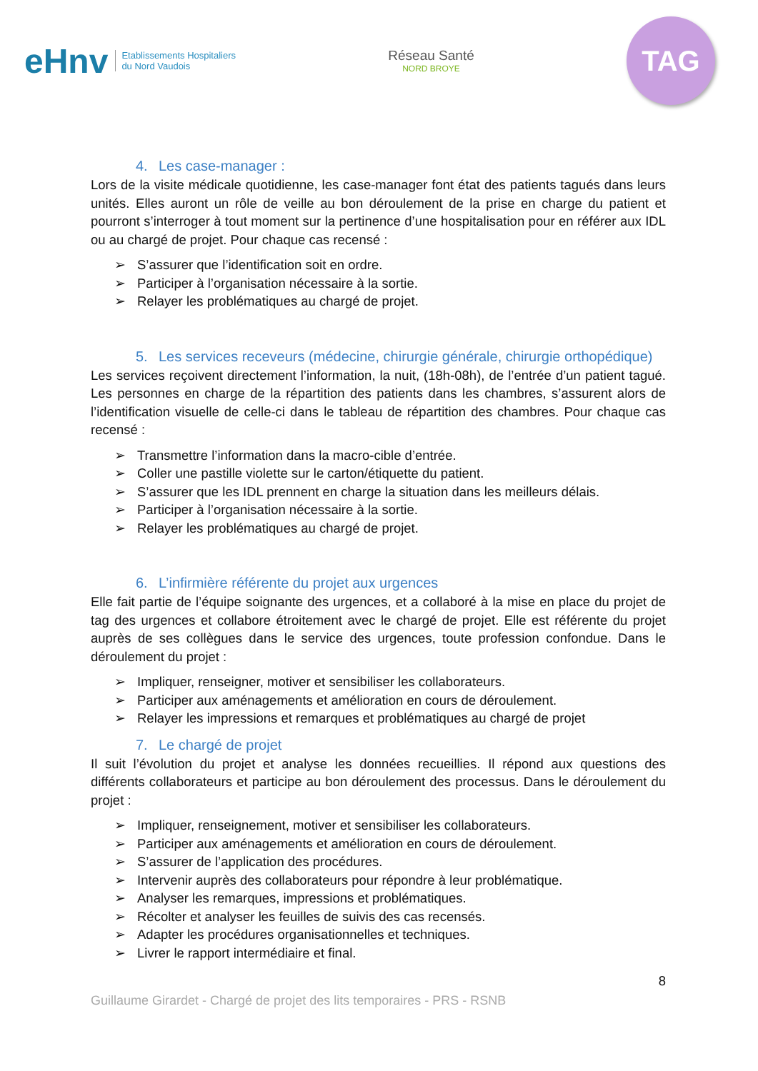eHnv
Etablissements Hospitaliers
du Nord Vaudois
Réseau Santé
NORD BROYE
TAG
4. Les case-manager :
Lors de la visite médicale quotidienne, les case-manager font état des patients tagués dans leurs unités. Elles auront un rôle de veille au bon déroulement de la prise en charge du patient et pourront s’interroger à tout moment sur la pertinence d’une hospitalisation pour en référer aux IDL ou au chargé de projet. Pour chaque cas recensé :
➢ S’assurer que l’identification soit en ordre.
➢ Participer à l’organisation nécessaire à la sortie.
➢ Relayer les problématiques au chargé de projet.
5. Les services receveurs (médecine, chirurgie générale, chirurgie orthopédique)
Les services reçoivent directement l’information, la nuit, (18h-08h), de l’entrée d’un patient tagué. Les personnes en charge de la répartition des patients dans les chambres, s’assurent alors de l’identification visuelle de celle-ci dans le tableau de répartition des chambres. Pour chaque cas recensé :
➢ Transmettre l’information dans la macro-cible d’entrée.
➢ Coller une pastille violette sur le carton/étiquette du patient.
➢ S’assurer que les IDL prennent en charge la situation dans les meilleurs délais.
➢ Participer à l’organisation nécessaire à la sortie.
➢ Relayer les problématiques au chargé de projet.
6. L’infirmière référente du projet aux urgences
Elle fait partie de l’équipe soignante des urgences, et a collaboré à la mise en place du projet de tag des urgences et collabore étroitement avec le chargé de projet. Elle est référente du projet auprès de ses collègues dans le service des urgences, toute profession confondue. Dans le déroulement du projet :
➢ Impliquer, renseigner, motiver et sensibiliser les collaborateurs.
➢ Participer aux aménagements et amélioration en cours de déroulement.
➢ Relayer les impressions et remarques et problématiques au chargé de projet
7. Le chargé de projet
Il suit l’évolution du projet et analyse les données recueillies. Il répond aux questions des différents collaborateurs et participe au bon déroulement des processus. Dans le déroulement du projet :
➢ Impliquer, renseignement, motiver et sensibiliser les collaborateurs.
➢ Participer aux aménagements et amélioration en cours de déroulement.
➢ S’assurer de l’application des procédures.
➢ Intervenir auprès des collaborateurs pour répondre à leur problématique.
➢ Analyser les remarques, impressions et problématiques.
➢ Récolter et analyser les feuilles de suivis des cas recensés.
➢ Adapter les procédures organisationnelles et techniques.
➢ Livrer le rapport intermédiaire et final.
8
Guillaume Girardet - Chargé de projet des lits temporaires - PRS - RSNB